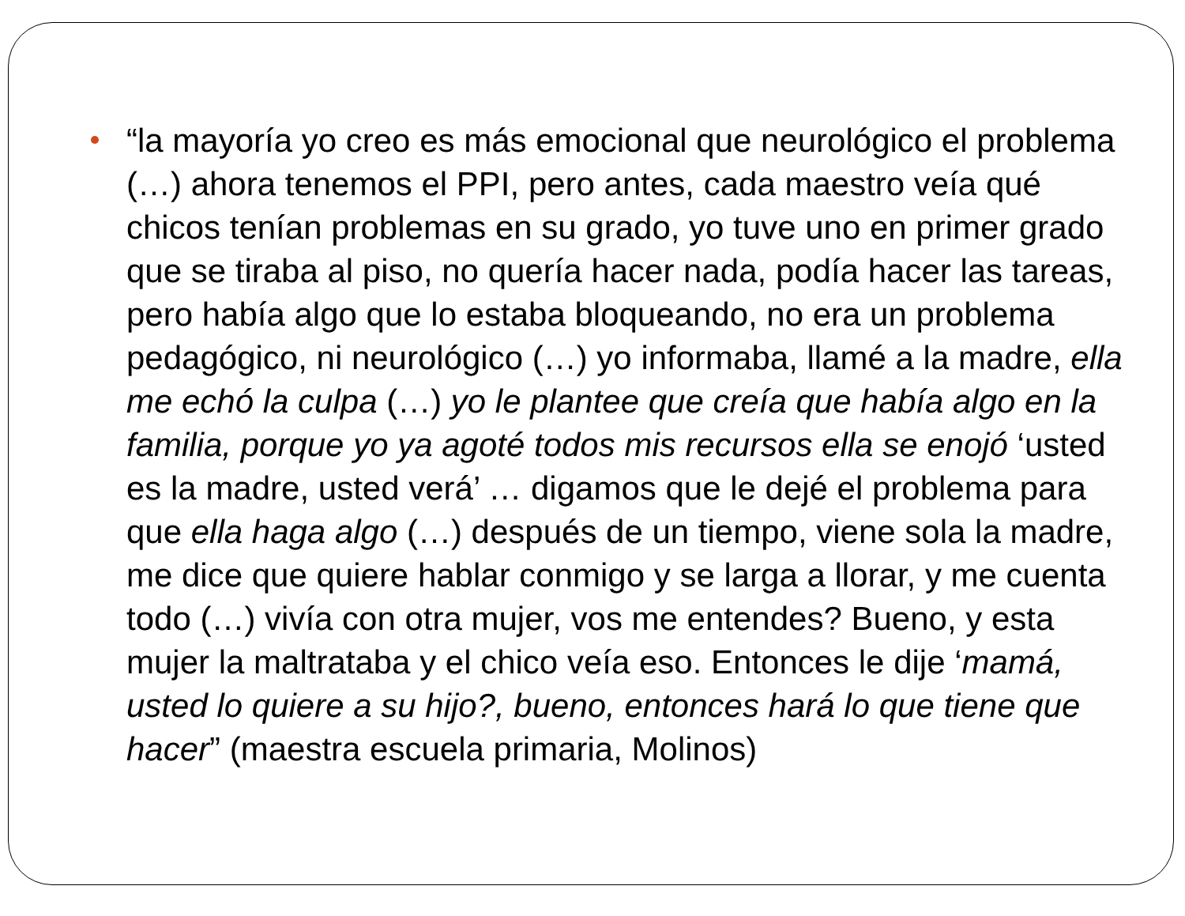“la mayoría yo creo es más emocional que neurológico el problema (…) ahora tenemos el PPI, pero antes, cada maestro veía qué chicos tenían problemas en su grado, yo tuve uno en primer grado que se tiraba al piso, no quería hacer nada, podía hacer las tareas, pero había algo que lo estaba bloqueando, no era un problema pedagógico, ni neurológico (…) yo informaba, llamé a la madre, ella me echó la culpa (…) yo le plantee que creía que había algo en la familia, porque yo ya agoté todos mis recursos ella se enojó ‘usted es la madre, usted verá’ … digamos que le dejé el problema para que ella haga algo (…) después de un tiempo, viene sola la madre, me dice que quiere hablar conmigo y se larga a llorar, y me cuenta todo (…) vivía con otra mujer, vos me entendes? Bueno, y esta mujer la maltrataba y el chico veía eso. Entonces le dije ‘mamá, usted lo quiere a su hijo?, bueno, entonces hará lo que tiene que hacer” (maestra escuela primaria, Molinos)